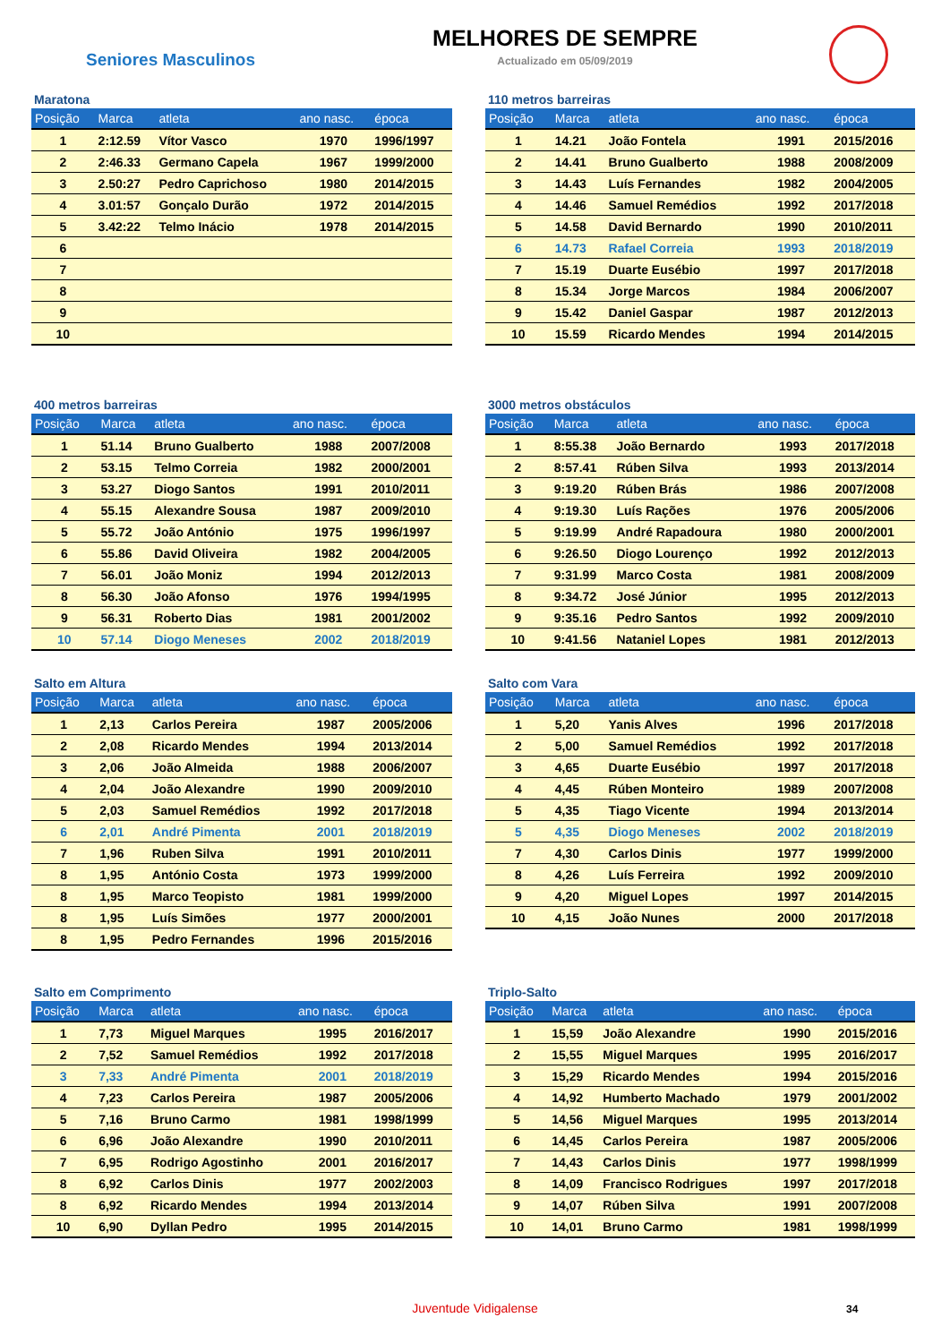Seniores Masculinos
MELHORES DE SEMPRE
Actualizado em 05/09/2019
Maratona
| Posição | Marca | atleta | ano nasc. | época |
| --- | --- | --- | --- | --- |
| 1 | 2:12.59 | Vítor Vasco | 1970 | 1996/1997 |
| 2 | 2:46.33 | Germano Capela | 1967 | 1999/2000 |
| 3 | 2.50:27 | Pedro Caprichoso | 1980 | 2014/2015 |
| 4 | 3.01:57 | Gonçalo Durão | 1972 | 2014/2015 |
| 5 | 3.42:22 | Telmo Inácio | 1978 | 2014/2015 |
| 6 | | | | |
| 7 | | | | |
| 8 | | | | |
| 9 | | | | |
| 10 | | | | |
110 metros barreiras
| Posição | Marca | atleta | ano nasc. | época |
| --- | --- | --- | --- | --- |
| 1 | 14.21 | João Fontela | 1991 | 2015/2016 |
| 2 | 14.41 | Bruno Gualberto | 1988 | 2008/2009 |
| 3 | 14.43 | Luís Fernandes | 1982 | 2004/2005 |
| 4 | 14.46 | Samuel Remédios | 1992 | 2017/2018 |
| 5 | 14.58 | David Bernardo | 1990 | 2010/2011 |
| 6 | 14.73 | Rafael Correia | 1993 | 2018/2019 |
| 7 | 15.19 | Duarte Eusébio | 1997 | 2017/2018 |
| 8 | 15.34 | Jorge Marcos | 1984 | 2006/2007 |
| 9 | 15.42 | Daniel Gaspar | 1987 | 2012/2013 |
| 10 | 15.59 | Ricardo Mendes | 1994 | 2014/2015 |
400 metros barreiras
| Posição | Marca | atleta | ano nasc. | época |
| --- | --- | --- | --- | --- |
| 1 | 51.14 | Bruno Gualberto | 1988 | 2007/2008 |
| 2 | 53.15 | Telmo Correia | 1982 | 2000/2001 |
| 3 | 53.27 | Diogo Santos | 1991 | 2010/2011 |
| 4 | 55.15 | Alexandre Sousa | 1987 | 2009/2010 |
| 5 | 55.72 | João António | 1975 | 1996/1997 |
| 6 | 55.86 | David Oliveira | 1982 | 2004/2005 |
| 7 | 56.01 | João Moniz | 1994 | 2012/2013 |
| 8 | 56.30 | João Afonso | 1976 | 1994/1995 |
| 9 | 56.31 | Roberto Dias | 1981 | 2001/2002 |
| 10 | 57.14 | Diogo Meneses | 2002 | 2018/2019 |
3000 metros obstáculos
| Posição | Marca | atleta | ano nasc. | época |
| --- | --- | --- | --- | --- |
| 1 | 8:55.38 | João Bernardo | 1993 | 2017/2018 |
| 2 | 8:57.41 | Rúben Silva | 1993 | 2013/2014 |
| 3 | 9:19.20 | Rúben Brás | 1986 | 2007/2008 |
| 4 | 9:19.30 | Luís Rações | 1976 | 2005/2006 |
| 5 | 9:19.99 | André Rapadoura | 1980 | 2000/2001 |
| 6 | 9:26.50 | Diogo Lourenço | 1992 | 2012/2013 |
| 7 | 9:31.99 | Marco Costa | 1981 | 2008/2009 |
| 8 | 9:34.72 | José Júnior | 1995 | 2012/2013 |
| 9 | 9:35.16 | Pedro Santos | 1992 | 2009/2010 |
| 10 | 9:41.56 | Nataniel Lopes | 1981 | 2012/2013 |
Salto em Altura
| Posição | Marca | atleta | ano nasc. | época |
| --- | --- | --- | --- | --- |
| 1 | 2,13 | Carlos Pereira | 1987 | 2005/2006 |
| 2 | 2,08 | Ricardo Mendes | 1994 | 2013/2014 |
| 3 | 2,06 | João Almeida | 1988 | 2006/2007 |
| 4 | 2,04 | João Alexandre | 1990 | 2009/2010 |
| 5 | 2,03 | Samuel Remédios | 1992 | 2017/2018 |
| 6 | 2,01 | André Pimenta | 2001 | 2018/2019 |
| 7 | 1,96 | Ruben Silva | 1991 | 2010/2011 |
| 8 | 1,95 | António Costa | 1973 | 1999/2000 |
| 8 | 1,95 | Marco Teopisto | 1981 | 1999/2000 |
| 8 | 1,95 | Luís Simões | 1977 | 2000/2001 |
| 8 | 1,95 | Pedro Fernandes | 1996 | 2015/2016 |
Salto com Vara
| Posição | Marca | atleta | ano nasc. | época |
| --- | --- | --- | --- | --- |
| 1 | 5,20 | Yanis Alves | 1996 | 2017/2018 |
| 2 | 5,00 | Samuel Remédios | 1992 | 2017/2018 |
| 3 | 4,65 | Duarte Eusébio | 1997 | 2017/2018 |
| 4 | 4,45 | Rúben Monteiro | 1989 | 2007/2008 |
| 5 | 4,35 | Tiago Vicente | 1994 | 2013/2014 |
| 5 | 4,35 | Diogo Meneses | 2002 | 2018/2019 |
| 7 | 4,30 | Carlos Dinis | 1977 | 1999/2000 |
| 8 | 4,26 | Luís Ferreira | 1992 | 2009/2010 |
| 9 | 4,20 | Miguel Lopes | 1997 | 2014/2015 |
| 10 | 4,15 | João Nunes | 2000 | 2017/2018 |
Salto em Comprimento
| Posição | Marca | atleta | ano nasc. | época |
| --- | --- | --- | --- | --- |
| 1 | 7,73 | Miguel Marques | 1995 | 2016/2017 |
| 2 | 7,52 | Samuel Remédios | 1992 | 2017/2018 |
| 3 | 7,33 | André Pimenta | 2001 | 2018/2019 |
| 4 | 7,23 | Carlos Pereira | 1987 | 2005/2006 |
| 5 | 7,16 | Bruno Carmo | 1981 | 1998/1999 |
| 6 | 6,96 | João Alexandre | 1990 | 2010/2011 |
| 7 | 6,95 | Rodrigo Agostinho | 2001 | 2016/2017 |
| 8 | 6,92 | Carlos Dinis | 1977 | 2002/2003 |
| 8 | 6,92 | Ricardo Mendes | 1994 | 2013/2014 |
| 10 | 6,90 | Dyllan Pedro | 1995 | 2014/2015 |
Triplo-Salto
| Posição | Marca | atleta | ano nasc. | época |
| --- | --- | --- | --- | --- |
| 1 | 15,59 | João Alexandre | 1990 | 2015/2016 |
| 2 | 15,55 | Miguel Marques | 1995 | 2016/2017 |
| 3 | 15,29 | Ricardo Mendes | 1994 | 2015/2016 |
| 4 | 14,92 | Humberto Machado | 1979 | 2001/2002 |
| 5 | 14,56 | Miguel Marques | 1995 | 2013/2014 |
| 6 | 14,45 | Carlos Pereira | 1987 | 2005/2006 |
| 7 | 14,43 | Carlos Dinis | 1977 | 1998/1999 |
| 8 | 14,09 | Francisco Rodrigues | 1997 | 2017/2018 |
| 9 | 14,07 | Rúben Silva | 1991 | 2007/2008 |
| 10 | 14,01 | Bruno Carmo | 1981 | 1998/1999 |
Juventude Vidigalense 34